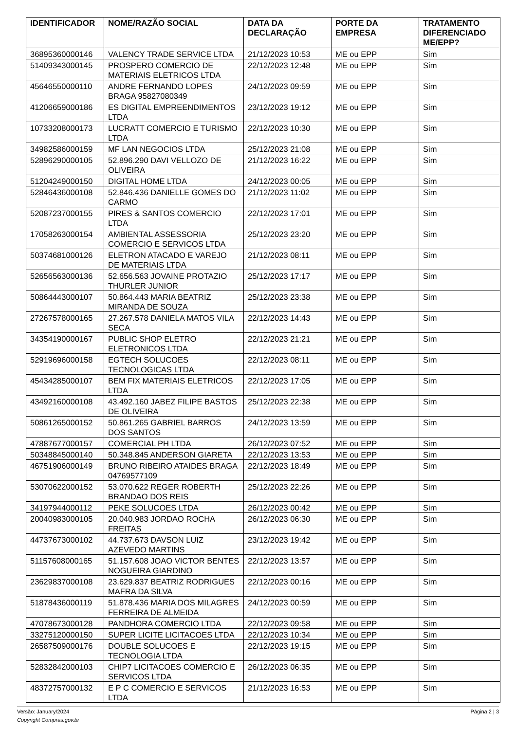| IDENTIFICADOR | NOME/RAZÃO SOCIAL | DATA DA DECLARAÇÃO | PORTE DA EMPRESA | TRATAMENTO DIFERENCIADO ME/EPP? |
| --- | --- | --- | --- | --- |
| 36895360000146 | VALENCY TRADE SERVICE LTDA | 21/12/2023 10:53 | ME ou EPP | Sim |
| 51409343000145 | PROSPERO COMERCIO DE MATERIAIS ELETRICOS LTDA | 22/12/2023 12:48 | ME ou EPP | Sim |
| 45646550000110 | ANDRE FERNANDO LOPES BRAGA 95827080349 | 24/12/2023 09:59 | ME ou EPP | Sim |
| 41206659000186 | ES DIGITAL EMPREENDIMENTOS LTDA | 23/12/2023 19:12 | ME ou EPP | Sim |
| 10733208000173 | LUCRATT COMERCIO E TURISMO LTDA | 22/12/2023 10:30 | ME ou EPP | Sim |
| 34982586000159 | MF LAN NEGOCIOS LTDA | 25/12/2023 21:08 | ME ou EPP | Sim |
| 52896290000105 | 52.896.290 DAVI VELLOZO DE OLIVEIRA | 21/12/2023 16:22 | ME ou EPP | Sim |
| 51204249000150 | DIGITAL HOME LTDA | 24/12/2023 00:05 | ME ou EPP | Sim |
| 52846436000108 | 52.846.436 DANIELLE GOMES DO CARMO | 21/12/2023 11:02 | ME ou EPP | Sim |
| 52087237000155 | PIRES & SANTOS COMERCIO LTDA | 22/12/2023 17:01 | ME ou EPP | Sim |
| 17058263000154 | AMBIENTAL ASSESSORIA COMERCIO E SERVICOS LTDA | 25/12/2023 23:20 | ME ou EPP | Sim |
| 50374681000126 | ELETRON ATACADO E VAREJO DE MATERIAIS LTDA | 21/12/2023 08:11 | ME ou EPP | Sim |
| 52656563000136 | 52.656.563 JOVAINE PROTAZIO THURLER JUNIOR | 25/12/2023 17:17 | ME ou EPP | Sim |
| 50864443000107 | 50.864.443 MARIA BEATRIZ MIRANDA DE SOUZA | 25/12/2023 23:38 | ME ou EPP | Sim |
| 27267578000165 | 27.267.578 DANIELA MATOS VILA SECA | 22/12/2023 14:43 | ME ou EPP | Sim |
| 34354190000167 | PUBLIC SHOP ELETRO ELETRONICOS LTDA | 22/12/2023 21:21 | ME ou EPP | Sim |
| 52919696000158 | EGTECH SOLUCOES TECNOLOGICAS LTDA | 22/12/2023 08:11 | ME ou EPP | Sim |
| 45434285000107 | BEM FIX MATERIAIS ELETRICOS LTDA | 22/12/2023 17:05 | ME ou EPP | Sim |
| 43492160000108 | 43.492.160 JABEZ FILIPE BASTOS DE OLIVEIRA | 25/12/2023 22:38 | ME ou EPP | Sim |
| 50861265000152 | 50.861.265 GABRIEL BARROS DOS SANTOS | 24/12/2023 13:59 | ME ou EPP | Sim |
| 47887677000157 | COMERCIAL PH LTDA | 26/12/2023 07:52 | ME ou EPP | Sim |
| 50348845000140 | 50.348.845 ANDERSON GIARETA | 22/12/2023 13:53 | ME ou EPP | Sim |
| 46751906000149 | BRUNO RIBEIRO ATAIDES BRAGA 04769577109 | 22/12/2023 18:49 | ME ou EPP | Sim |
| 53070622000152 | 53.070.622 REGER ROBERTH BRANDAO DOS REIS | 25/12/2023 22:26 | ME ou EPP | Sim |
| 34197944000112 | PEKE SOLUCOES LTDA | 26/12/2023 00:42 | ME ou EPP | Sim |
| 20040983000105 | 20.040.983 JORDAO ROCHA FREITAS | 26/12/2023 06:30 | ME ou EPP | Sim |
| 44737673000102 | 44.737.673 DAVSON LUIZ AZEVEDO MARTINS | 23/12/2023 19:42 | ME ou EPP | Sim |
| 51157608000165 | 51.157.608 JOAO VICTOR BENTES NOGUEIRA GIARDINO | 22/12/2023 13:57 | ME ou EPP | Sim |
| 23629837000108 | 23.629.837 BEATRIZ RODRIGUES MAFRA DA SILVA | 22/12/2023 00:16 | ME ou EPP | Sim |
| 51878436000119 | 51.878.436 MARIA DOS MILAGRES FERREIRA DE ALMEIDA | 24/12/2023 00:59 | ME ou EPP | Sim |
| 47078673000128 | PANDHORA COMERCIO LTDA | 22/12/2023 09:58 | ME ou EPP | Sim |
| 33275120000150 | SUPER LICITE LICITACOES LTDA | 22/12/2023 10:34 | ME ou EPP | Sim |
| 26587509000176 | DOUBLE SOLUCOES E TECNOLOGIA LTDA | 22/12/2023 19:15 | ME ou EPP | Sim |
| 52832842000103 | CHIP7 LICITACOES COMERCIO E SERVICOS LTDA | 26/12/2023 06:35 | ME ou EPP | Sim |
| 48372757000132 | E P C COMERCIO E SERVICOS LTDA | 21/12/2023 16:53 | ME ou EPP | Sim |
Versão: January/2024 Página 2 | 3
Copyright Compras.gov.br